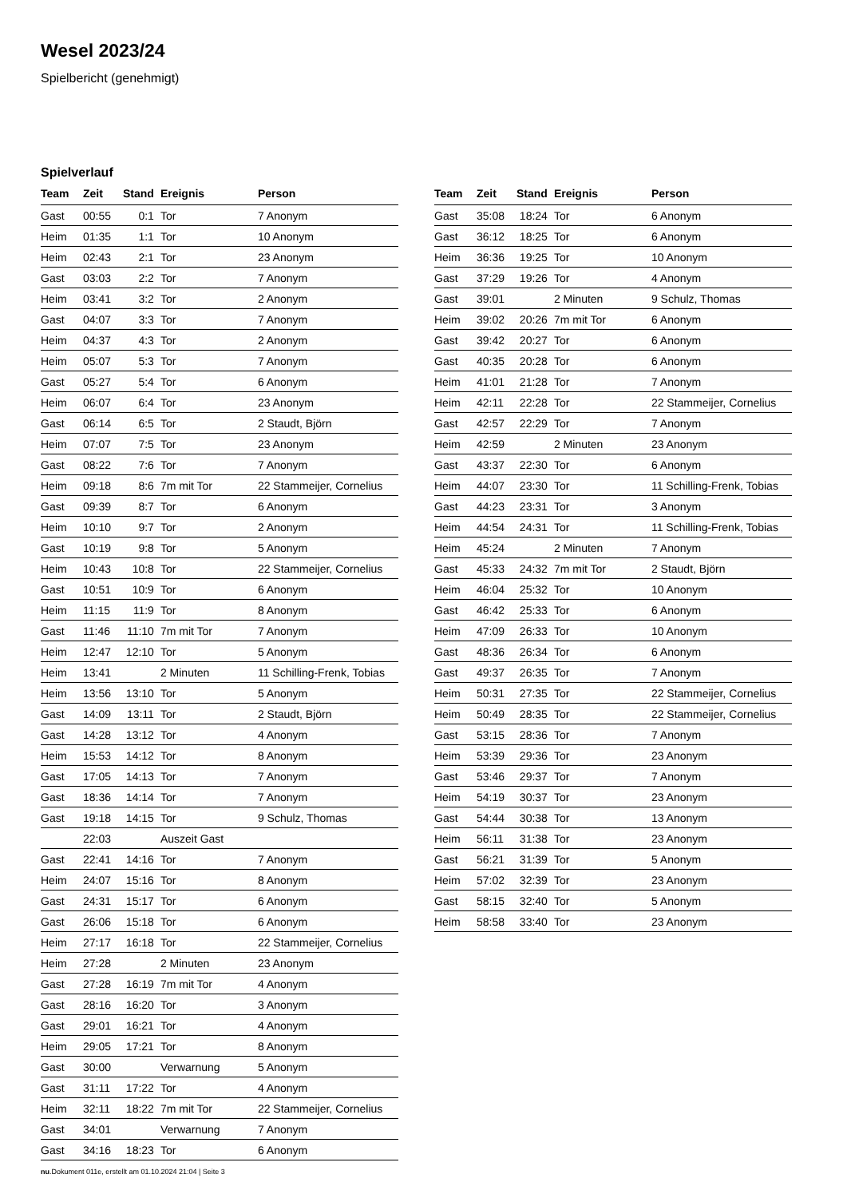Wesel 2023/24
Spielbericht (genehmigt)
Spielverlauf
| Team | Zeit | Stand | Ereignis | Person |
| --- | --- | --- | --- | --- |
| Gast | 00:55 | 0:1 | Tor | 7 Anonym |
| Heim | 01:35 | 1:1 | Tor | 10 Anonym |
| Heim | 02:43 | 2:1 | Tor | 23 Anonym |
| Gast | 03:03 | 2:2 | Tor | 7 Anonym |
| Heim | 03:41 | 3:2 | Tor | 2 Anonym |
| Gast | 04:07 | 3:3 | Tor | 7 Anonym |
| Heim | 04:37 | 4:3 | Tor | 2 Anonym |
| Heim | 05:07 | 5:3 | Tor | 7 Anonym |
| Gast | 05:27 | 5:4 | Tor | 6 Anonym |
| Heim | 06:07 | 6:4 | Tor | 23 Anonym |
| Gast | 06:14 | 6:5 | Tor | 2 Staudt, Björn |
| Heim | 07:07 | 7:5 | Tor | 23 Anonym |
| Gast | 08:22 | 7:6 | Tor | 7 Anonym |
| Heim | 09:18 | 8:6 | 7m mit Tor | 22 Stammeijer, Cornelius |
| Gast | 09:39 | 8:7 | Tor | 6 Anonym |
| Heim | 10:10 | 9:7 | Tor | 2 Anonym |
| Gast | 10:19 | 9:8 | Tor | 5 Anonym |
| Heim | 10:43 | 10:8 | Tor | 22 Stammeijer, Cornelius |
| Gast | 10:51 | 10:9 | Tor | 6 Anonym |
| Heim | 11:15 | 11:9 | Tor | 8 Anonym |
| Gast | 11:46 | 11:10 | 7m mit Tor | 7 Anonym |
| Heim | 12:47 | 12:10 | Tor | 5 Anonym |
| Heim | 13:41 | | 2 Minuten | 11 Schilling-Frenk, Tobias |
| Heim | 13:56 | 13:10 | Tor | 5 Anonym |
| Gast | 14:09 | 13:11 | Tor | 2 Staudt, Björn |
| Gast | 14:28 | 13:12 | Tor | 4 Anonym |
| Heim | 15:53 | 14:12 | Tor | 8 Anonym |
| Gast | 17:05 | 14:13 | Tor | 7 Anonym |
| Gast | 18:36 | 14:14 | Tor | 7 Anonym |
| Gast | 19:18 | 14:15 | Tor | 9 Schulz, Thomas |
| | 22:03 | | Auszeit Gast | |
| Gast | 22:41 | 14:16 | Tor | 7 Anonym |
| Heim | 24:07 | 15:16 | Tor | 8 Anonym |
| Gast | 24:31 | 15:17 | Tor | 6 Anonym |
| Gast | 26:06 | 15:18 | Tor | 6 Anonym |
| Heim | 27:17 | 16:18 | Tor | 22 Stammeijer, Cornelius |
| Heim | 27:28 | | 2 Minuten | 23 Anonym |
| Gast | 27:28 | 16:19 | 7m mit Tor | 4 Anonym |
| Gast | 28:16 | 16:20 | Tor | 3 Anonym |
| Gast | 29:01 | 16:21 | Tor | 4 Anonym |
| Heim | 29:05 | 17:21 | Tor | 8 Anonym |
| Gast | 30:00 | | Verwarnung | 5 Anonym |
| Gast | 31:11 | 17:22 | Tor | 4 Anonym |
| Heim | 32:11 | 18:22 | 7m mit Tor | 22 Stammeijer, Cornelius |
| Gast | 34:01 | | Verwarnung | 7 Anonym |
| Gast | 34:16 | 18:23 | Tor | 6 Anonym |
| Team | Zeit | Stand | Ereignis | Person |
| --- | --- | --- | --- | --- |
| Gast | 35:08 | 18:24 | Tor | 6 Anonym |
| Gast | 36:12 | 18:25 | Tor | 6 Anonym |
| Heim | 36:36 | 19:25 | Tor | 10 Anonym |
| Gast | 37:29 | 19:26 | Tor | 4 Anonym |
| Gast | 39:01 | | 2 Minuten | 9 Schulz, Thomas |
| Heim | 39:02 | 20:26 | 7m mit Tor | 6 Anonym |
| Gast | 39:42 | 20:27 | Tor | 6 Anonym |
| Gast | 40:35 | 20:28 | Tor | 6 Anonym |
| Heim | 41:01 | 21:28 | Tor | 7 Anonym |
| Heim | 42:11 | 22:28 | Tor | 22 Stammeijer, Cornelius |
| Gast | 42:57 | 22:29 | Tor | 7 Anonym |
| Heim | 42:59 | | 2 Minuten | 23 Anonym |
| Gast | 43:37 | 22:30 | Tor | 6 Anonym |
| Heim | 44:07 | 23:30 | Tor | 11 Schilling-Frenk, Tobias |
| Gast | 44:23 | 23:31 | Tor | 3 Anonym |
| Heim | 44:54 | 24:31 | Tor | 11 Schilling-Frenk, Tobias |
| Heim | 45:24 | | 2 Minuten | 7 Anonym |
| Gast | 45:33 | 24:32 | 7m mit Tor | 2 Staudt, Björn |
| Heim | 46:04 | 25:32 | Tor | 10 Anonym |
| Gast | 46:42 | 25:33 | Tor | 6 Anonym |
| Heim | 47:09 | 26:33 | Tor | 10 Anonym |
| Gast | 48:36 | 26:34 | Tor | 6 Anonym |
| Gast | 49:37 | 26:35 | Tor | 7 Anonym |
| Heim | 50:31 | 27:35 | Tor | 22 Stammeijer, Cornelius |
| Heim | 50:49 | 28:35 | Tor | 22 Stammeijer, Cornelius |
| Gast | 53:15 | 28:36 | Tor | 7 Anonym |
| Heim | 53:39 | 29:36 | Tor | 23 Anonym |
| Gast | 53:46 | 29:37 | Tor | 7 Anonym |
| Heim | 54:19 | 30:37 | Tor | 23 Anonym |
| Gast | 54:44 | 30:38 | Tor | 13 Anonym |
| Heim | 56:11 | 31:38 | Tor | 23 Anonym |
| Gast | 56:21 | 31:39 | Tor | 5 Anonym |
| Heim | 57:02 | 32:39 | Tor | 23 Anonym |
| Gast | 58:15 | 32:40 | Tor | 5 Anonym |
| Heim | 58:58 | 33:40 | Tor | 23 Anonym |
nu.Dokument 011e, erstellt am 01.10.2024 21:04 | Seite 3